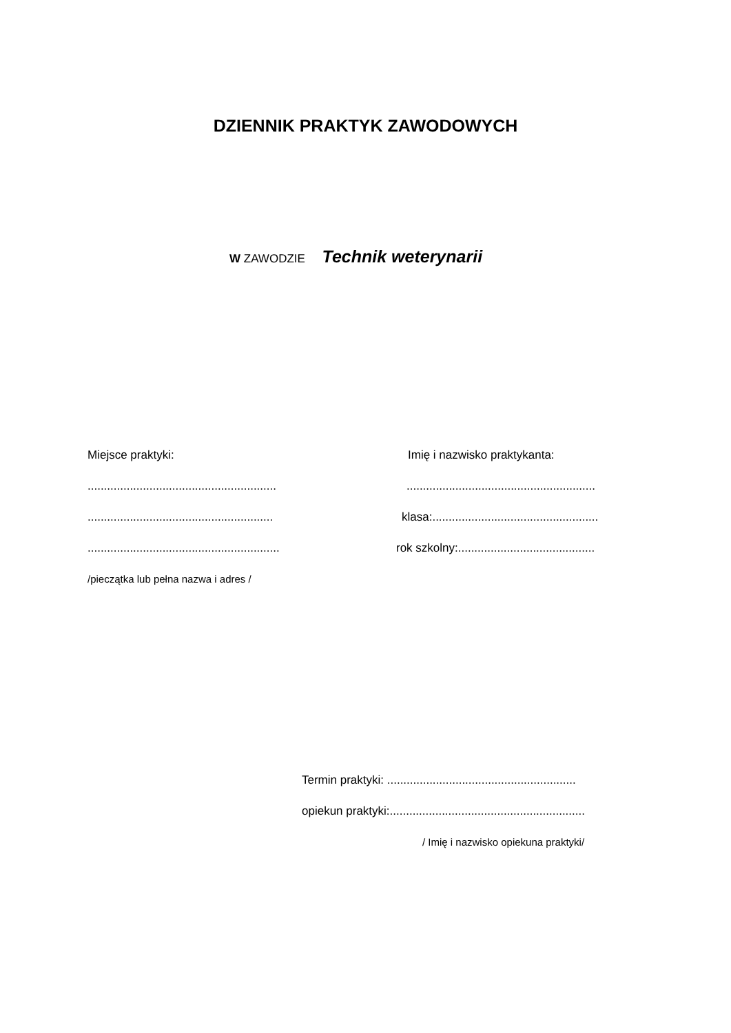DZIENNIK PRAKTYK ZAWODOWYCH
W ZAWODZIE Technik weterynarii
Miejsce praktyki:
..........................................................
.........................................................
...........................................................
/pieczątka lub pełna nazwa i adres /
Imię i nazwisko praktykanta:
..........................................................
klasa:...................................................
rok szkolny:..........................................
Termin praktyki: ..........................................................
opiekun praktyki:............................................................
/ Imię i nazwisko opiekuna praktyki/